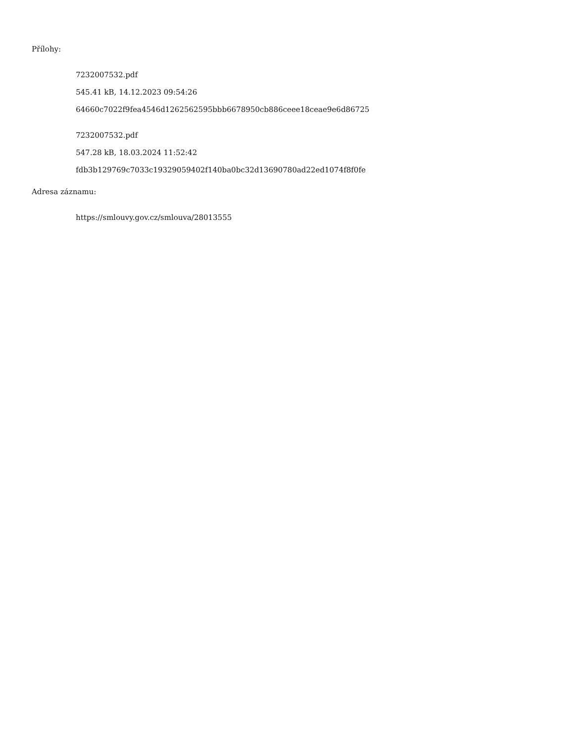Přílohy:
7232007532.pdf
545.41 kB, 14.12.2023 09:54:26
64660c7022f9fea4546d1262562595bbb6678950cb886ceee18ceae9e6d86725
7232007532.pdf
547.28 kB, 18.03.2024 11:52:42
fdb3b129769c7033c19329059402f140ba0bc32d13690780ad22ed1074f8f0fe
Adresa záznamu:
https://smlouvy.gov.cz/smlouva/28013555